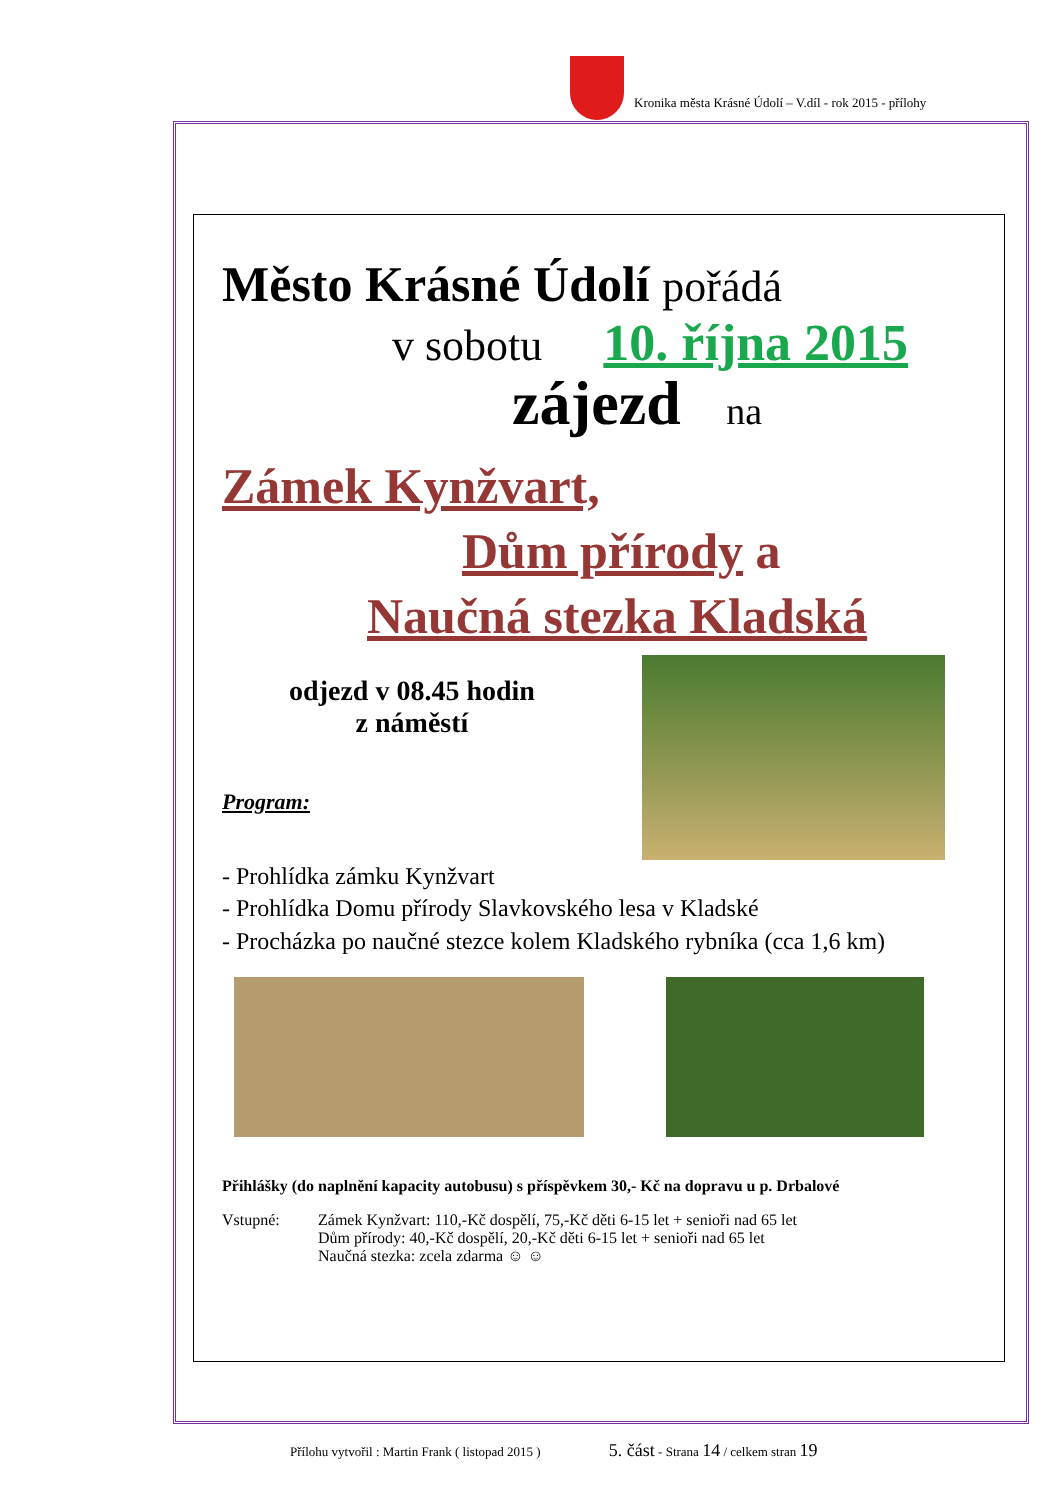Kronika města Krásné Údolí – V.díl - rok 2015 - přílohy
Město Krásné Údolí pořádá
v sobotu 10. října 2015
zájezd na
Zámek Kynžvart,
Dům přírody a
Naučná stezka Kladská
odjezd v 08.45 hodin
z náměstí
Program:
- Prohlídka zámku Kynžvart
- Prohlídka Domu přírody Slavkovského lesa v Kladské
- Procházka po naučné stezce kolem Kladského rybníka (cca 1,6 km)
Přihlášky (do naplnění kapacity autobusu) s příspěvkem 30,- Kč na dopravu u p. Drbalové
Vstupné: Zámek Kynžvart: 110,-Kč dospělí, 75,-Kč děti 6-15 let + senioři nad 65 let
Dům přírody: 40,-Kč dospělí, 20,-Kč děti 6-15 let + senioři nad 65 let
Naučná stezka: zcela zdarma ☺ ☺
Přílohu vytvořil : Martin Frank ( listopad 2015 ) 5. část - Strana 14 / celkem stran 19